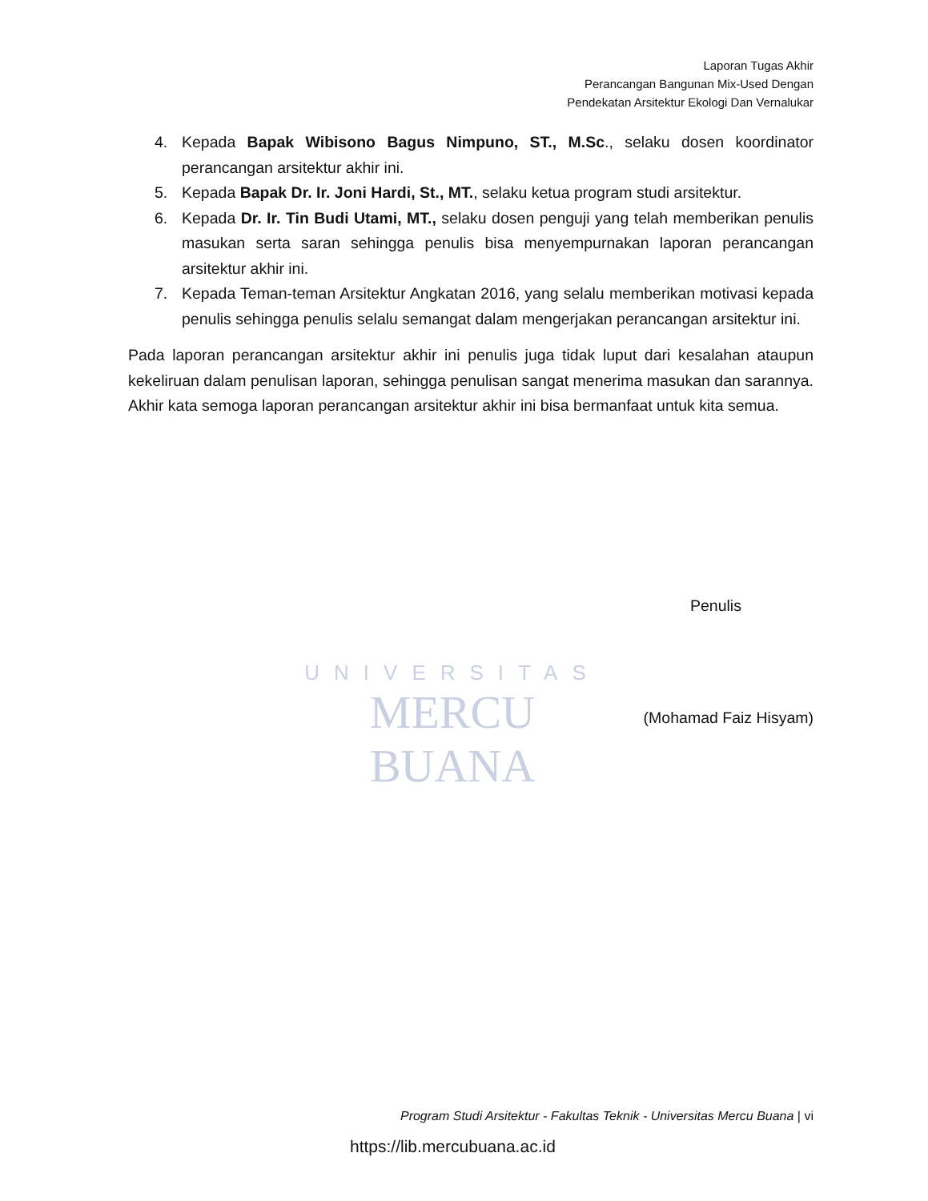Laporan Tugas Akhir
Perancangan Bangunan Mix-Used Dengan
Pendekatan Arsitektur Ekologi Dan Vernalukar
4. Kepada Bapak Wibisono Bagus Nimpuno, ST., M.Sc., selaku dosen koordinator perancangan arsitektur akhir ini.
5. Kepada Bapak Dr. Ir. Joni Hardi, St., MT., selaku ketua program studi arsitektur.
6. Kepada Dr. Ir. Tin Budi Utami, MT., selaku dosen penguji yang telah memberikan penulis masukan serta saran sehingga penulis bisa menyempurnakan laporan perancangan arsitektur akhir ini.
7. Kepada Teman-teman Arsitektur Angkatan 2016, yang selalu memberikan motivasi kepada penulis sehingga penulis selalu semangat dalam mengerjakan perancangan arsitektur ini.
Pada laporan perancangan arsitektur akhir ini penulis juga tidak luput dari kesalahan ataupun kekeliruan dalam penulisan laporan, sehingga penulisan sangat menerima masukan dan sarannya. Akhir kata semoga laporan perancangan arsitektur akhir ini bisa bermanfaat untuk kita semua.
UNIVERSITAS
MERCU BUANA
Penulis
(Mohamad Faiz Hisyam)
Program Studi Arsitektur - Fakultas Teknik - Universitas Mercu Buana | vi
https://lib.mercubuana.ac.id